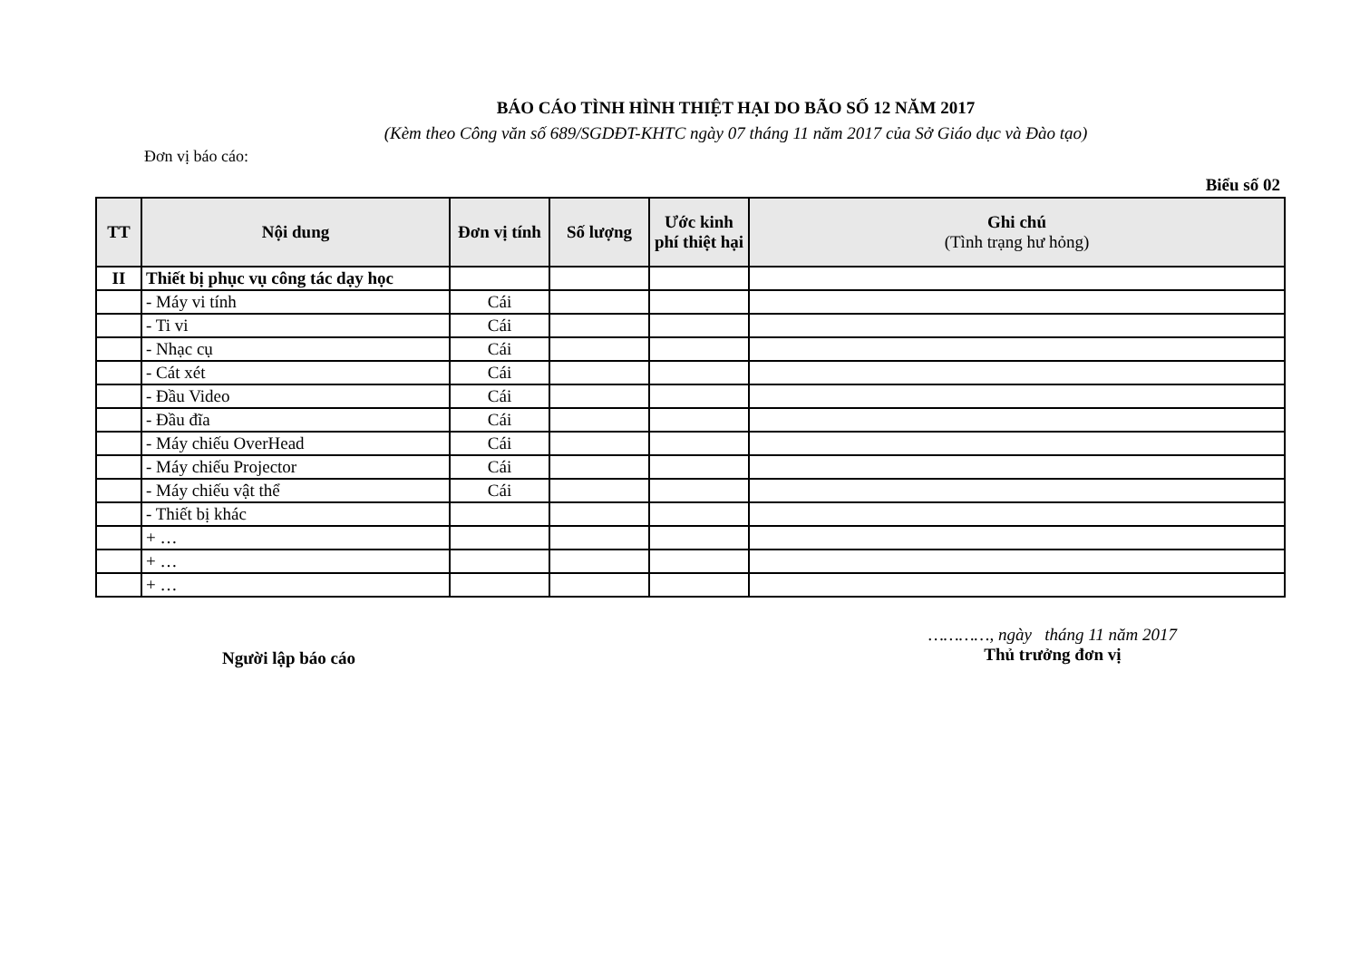BÁO CÁO TÌNH HÌNH THIỆT HẠI DO BÃO SỐ 12 NĂM 2017
(Kèm theo Công văn số 689/SGDĐT-KHTC ngày 07 tháng 11 năm 2017 của Sở Giáo dục và Đào tạo)
Đơn vị báo cáo:
Biểu số 02
| TT | Nội dung | Đơn vị tính | Số lượng | Ước kinh phí thiệt hại | Ghi chú (Tình trạng hư hỏng) |
| --- | --- | --- | --- | --- | --- |
| II | Thiết bị phục vụ công tác dạy học | | | | |
| | - Máy vi tính | Cái | | | |
| | - Ti vi | Cái | | | |
| | - Nhạc cụ | Cái | | | |
| | - Cát xét | Cái | | | |
| | - Đầu Video | Cái | | | |
| | - Đầu đĩa | Cái | | | |
| | - Máy chiếu OverHead | Cái | | | |
| | - Máy chiếu Projector | Cái | | | |
| | - Máy chiếu vật thể | Cái | | | |
| | - Thiết bị khác | | | | |
| | + … | | | | |
| | + … | | | | |
| | + … | | | | |
Người lập báo cáo
…………, ngày tháng 11 năm 2017
Thủ trưởng đơn vị